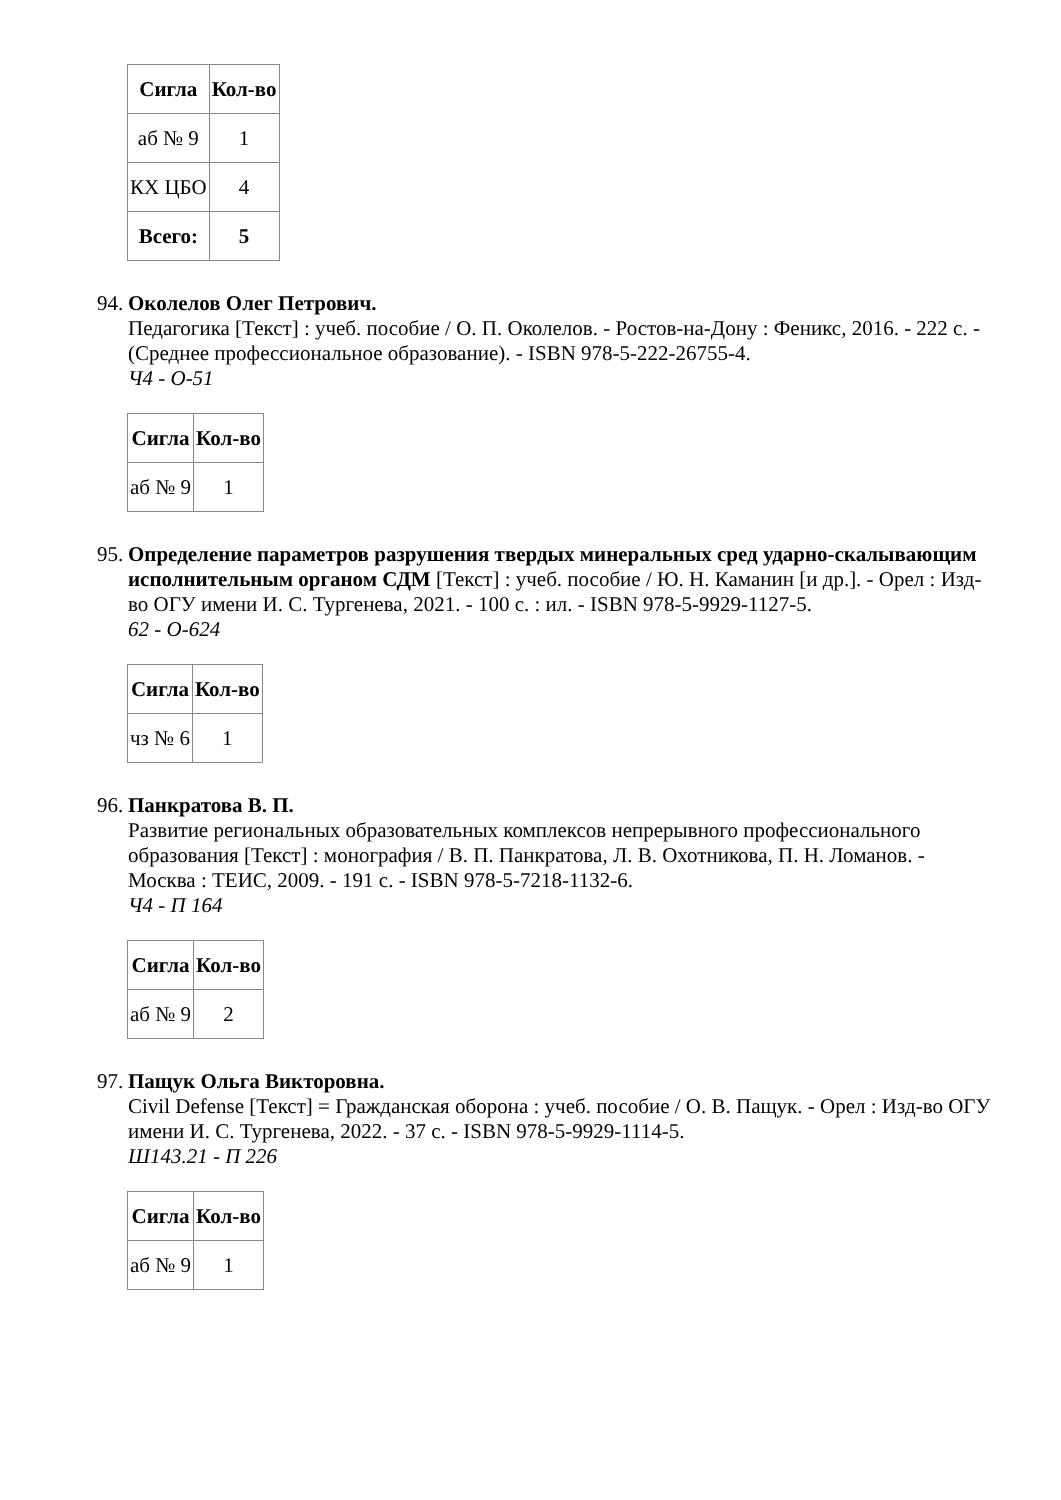| Сигла | Кол-во |
| --- | --- |
| аб № 9 | 1 |
| КХ ЦБО | 4 |
| Всего: | 5 |
94.
Околелов Олег Петрович.
Педагогика [Текст] : учеб. пособие / О. П. Околелов. - Ростов-на-Дону : Феникс, 2016. - 222 с. - (Среднее профессиональное образование). - ISBN 978-5-222-26755-4.
Ч4 - О-51
| Сигла | Кол-во |
| --- | --- |
| аб № 9 | 1 |
95.
Определение параметров разрушения твердых минеральных сред ударно-скалывающим исполнительным органом СДМ [Текст] : учеб. пособие / Ю. Н. Каманин [и др.]. - Орел : Изд-во ОГУ имени И. С. Тургенева, 2021. - 100 с. : ил. - ISBN 978-5-9929-1127-5.
62 - О-624
| Сигла | Кол-во |
| --- | --- |
| чз № 6 | 1 |
96.
Панкратова В. П.
Развитие региональных образовательных комплексов непрерывного профессионального образования [Текст] : монография / В. П. Панкратова, Л. В. Охотникова, П. Н. Ломанов. - Москва : ТЕИС, 2009. - 191 с. - ISBN 978-5-7218-1132-6.
Ч4 - П 164
| Сигла | Кол-во |
| --- | --- |
| аб № 9 | 2 |
97.
Пащук Ольга Викторовна.
Civil Defense [Текст] = Гражданская оборона : учеб. пособие / О. В. Пащук. - Орел : Изд-во ОГУ имени И. С. Тургенева, 2022. - 37 с. - ISBN 978-5-9929-1114-5.
Ш143.21 - П 226
| Сигла | Кол-во |
| --- | --- |
| аб № 9 | 1 |